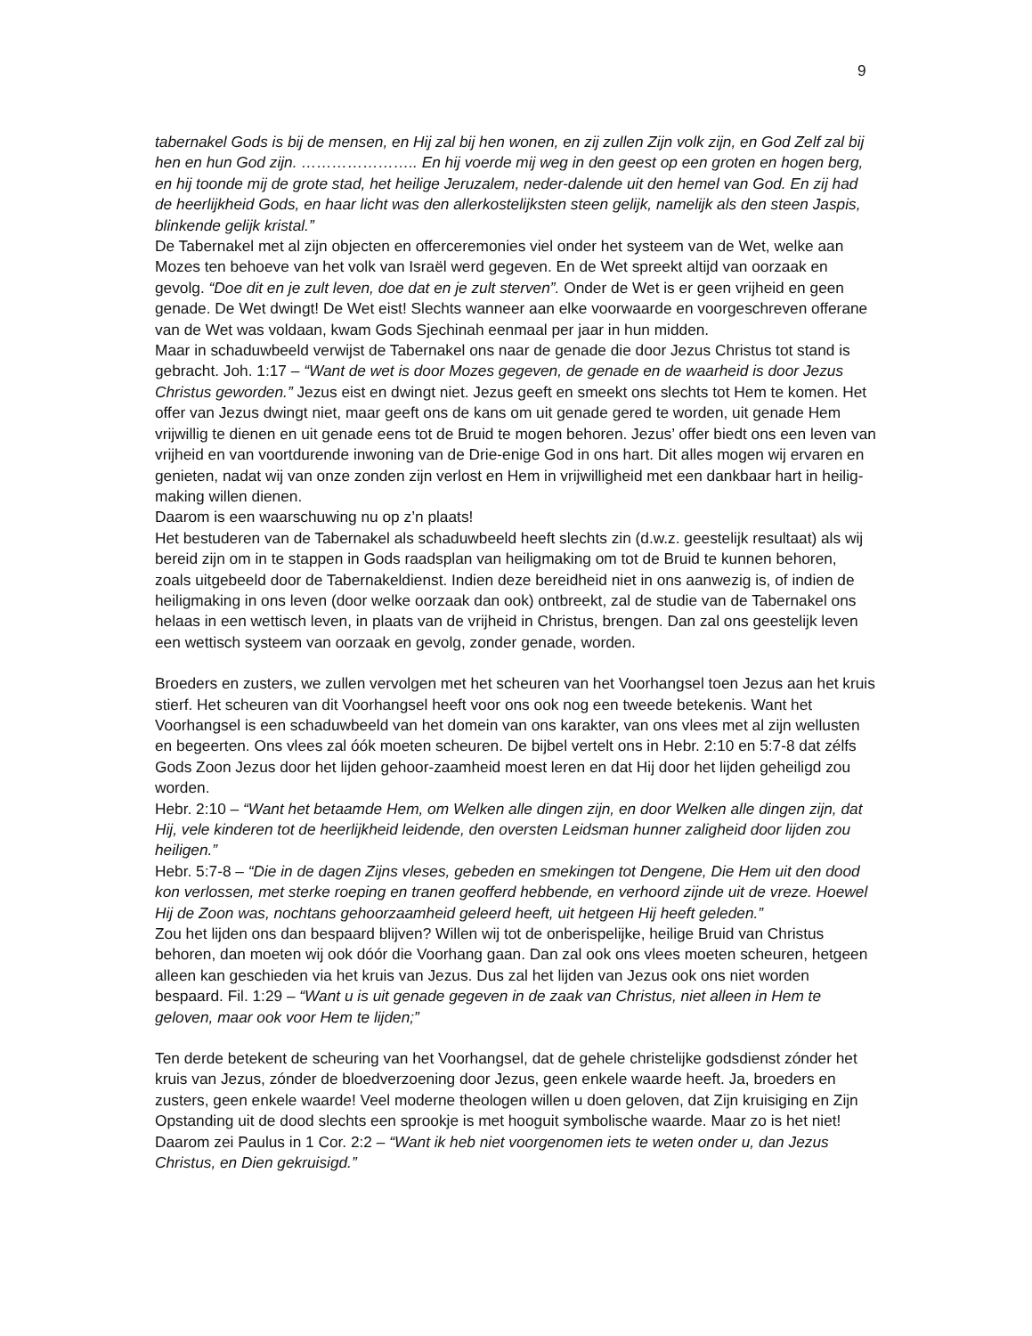9
tabernakel Gods is bij de mensen, en Hij zal bij hen wonen, en zij zullen Zijn volk zijn, en God Zelf zal bij hen en hun God zijn. ………………….. En hij voerde mij weg in den geest op een groten en hogen berg, en hij toonde mij de grote stad, het heilige Jeruzalem, neder-dalende uit den hemel van God. En zij had de heerlijkheid Gods, en haar licht was den allerkostelijksten steen gelijk, namelijk als den steen Jaspis, blinkende gelijk kristal.”
De Tabernakel met al zijn objecten en offerceremonies viel onder het systeem van de Wet, welke aan Mozes ten behoeve van het volk van Israël werd gegeven. En de Wet spreekt altijd van oorzaak en gevolg. “Doe dit en je zult leven, doe dat en je zult sterven”. Onder de Wet is er geen vrijheid en geen genade. De Wet dwingt! De Wet eist! Slechts wanneer aan elke voorwaarde en voorgeschreven offerane van de Wet was voldaan, kwam Gods Sjechinah eenmaal per jaar in hun midden.
Maar in schaduwbeeld verwijst de Tabernakel ons naar de genade die door Jezus Christus tot stand is gebracht. Joh. 1:17 – “Want de wet is door Mozes gegeven, de genade en de waarheid is door Jezus Christus geworden.” Jezus eist en dwingt niet. Jezus geeft en smeekt ons slechts tot Hem te komen. Het offer van Jezus dwingt niet, maar geeft ons de kans om uit genade gered te worden, uit genade Hem vrijwillig te dienen en uit genade eens tot de Bruid te mogen behoren. Jezus’ offer biedt ons een leven van vrijheid en van voortdurende inwoning van de Drie-enige God in ons hart. Dit alles mogen wij ervaren en genieten, nadat wij van onze zonden zijn verlost en Hem in vrijwilligheid met een dankbaar hart in heilig-making willen dienen.
Daarom is een waarschuwing nu op z’n plaats!
Het bestuderen van de Tabernakel als schaduwbeeld heeft slechts zin (d.w.z. geestelijk resultaat) als wij bereid zijn om in te stappen in Gods raadsplan van heiligmaking om tot de Bruid te kunnen behoren, zoals uitgebeeld door de Tabernakeldienst. Indien deze bereidheid niet in ons aanwezig is, of indien de heiligmaking in ons leven (door welke oorzaak dan ook) ontbreekt, zal de studie van de Tabernakel ons helaas in een wettisch leven, in plaats van de vrijheid in Christus, brengen. Dan zal ons geestelijk leven een wettisch systeem van oorzaak en gevolg, zonder genade, worden.
Broeders en zusters, we zullen vervolgen met het scheuren van het Voorhangsel toen Jezus aan het kruis stierf. Het scheuren van dit Voorhangsel heeft voor ons ook nog een tweede betekenis. Want het Voorhangsel is een schaduwbeeld van het domein van ons karakter, van ons vlees met al zijn wellusten en begeerten. Ons vlees zal óók moeten scheuren. De bijbel vertelt ons in Hebr. 2:10 en 5:7-8 dat zélfs Gods Zoon Jezus door het lijden gehoor-zaamheid moest leren en dat Hij door het lijden geheiligd zou worden.
Hebr. 2:10 – “Want het betaamde Hem, om Welken alle dingen zijn, en door Welken alle dingen zijn, dat Hij, vele kinderen tot de heerlijkheid leidende, den oversten Leidsman hunner zaligheid door lijden zou heiligen.”
Hebr. 5:7-8 – “Die in de dagen Zijns vleses, gebeden en smekingen tot Dengene, Die Hem uit den dood kon verlossen, met sterke roeping en tranen geofferd hebbende, en verhoord zijnde uit de vreze. Hoewel Hij de Zoon was, nochtans gehoorzaamheid geleerd heeft, uit hetgeen Hij heeft geleden.”
Zou het lijden ons dan bespaard blijven? Willen wij tot de onberispelijke, heilige Bruid van Christus behoren, dan moeten wij ook dóór die Voorhang gaan. Dan zal ook ons vlees moeten scheuren, hetgeen alleen kan geschieden via het kruis van Jezus. Dus zal het lijden van Jezus ook ons niet worden bespaard. Fil. 1:29 – “Want u is uit genade gegeven in de zaak van Christus, niet alleen in Hem te geloven, maar ook voor Hem te lijden;”
Ten derde betekent de scheuring van het Voorhangsel, dat de gehele christelijke godsdienst zónder het kruis van Jezus, zónder de bloedverzoening door Jezus, geen enkele waarde heeft. Ja, broeders en zusters, geen enkele waarde! Veel moderne theologen willen u doen geloven, dat Zijn kruisiging en Zijn Opstanding uit de dood slechts een sprookje is met hooguit symbolische waarde. Maar zo is het niet!
Daarom zei Paulus in 1 Cor. 2:2 – “Want ik heb niet voorgenomen iets te weten onder u, dan Jezus Christus, en Dien gekruisigd.”